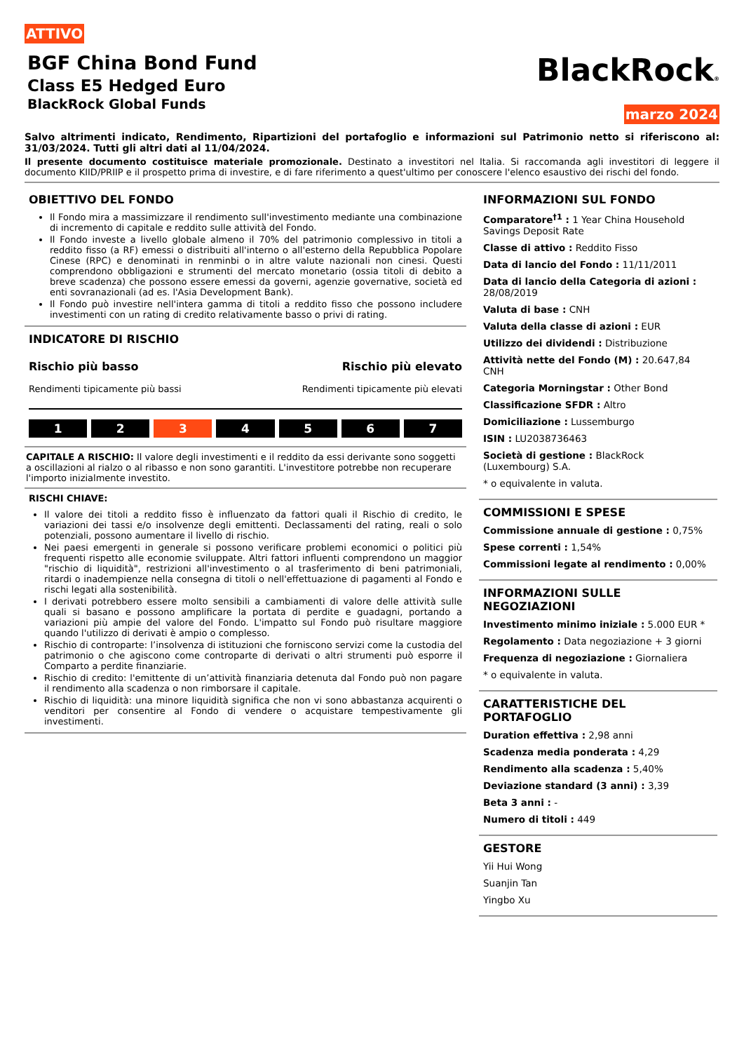ATTIVO
BGF China Bond Fund
Class E5 Hedged Euro
BlackRock Global Funds
BlackRock®
marzo 2024
Salvo altrimenti indicato, Rendimento, Ripartizioni del portafoglio e informazioni sul Patrimonio netto si riferiscono al: 31/03/2024. Tutti gli altri dati al 11/04/2024.
Il presente documento costituisce materiale promozionale. Destinato a investitori nel Italia. Si raccomanda agli investitori di leggere il documento KIID/PRIIP e il prospetto prima di investire, e di fare riferimento a quest'ultimo per conoscere l'elenco esaustivo dei rischi del fondo.
OBIETTIVO DEL FONDO
Il Fondo mira a massimizzare il rendimento sull'investimento mediante una combinazione di incremento di capitale e reddito sulle attività del Fondo.
Il Fondo investe a livello globale almeno il 70% del patrimonio complessivo in titoli a reddito fisso (a RF) emessi o distribuiti all'interno o all'esterno della Repubblica Popolare Cinese (RPC) e denominati in renminbi o in altre valute nazionali non cinesi. Questi comprendono obbligazioni e strumenti del mercato monetario (ossia titoli di debito a breve scadenza) che possono essere emessi da governi, agenzie governative, società ed enti sovranazionali (ad es. l'Asia Development Bank).
Il Fondo può investire nell'intera gamma di titoli a reddito fisso che possono includere investimenti con un rating di credito relativamente basso o privi di rating.
INDICATORE DI RISCHIO
Rischio più basso
Rendimenti tipicamente più bassi
Rischio più elevato
Rendimenti tipicamente più elevati
1 2 3 4 5 6 7
CAPITALE A RISCHIO: Il valore degli investimenti e il reddito da essi derivante sono soggetti a oscillazioni al rialzo o al ribasso e non sono garantiti. L'investitore potrebbe non recuperare l'importo inizialmente investito.
RISCHI CHIAVE:
Il valore dei titoli a reddito fisso è influenzato da fattori quali il Rischio di credito, le variazioni dei tassi e/o insolvenze degli emittenti. Declassamenti del rating, reali o solo potenziali, possono aumentare il livello di rischio.
Nei paesi emergenti in generale si possono verificare problemi economici o politici più frequenti rispetto alle economie sviluppate. Altri fattori influenti comprendono un maggior "rischio di liquidità", restrizioni all'investimento o al trasferimento di beni patrimoniali, ritardi o inadempienze nella consegna di titoli o nell'effettuazione di pagamenti al Fondo e rischi legati alla sostenibilità.
I derivati potrebbero essere molto sensibili a cambiamenti di valore delle attività sulle quali si basano e possono amplificare la portata di perdite e guadagni, portando a variazioni più ampie del valore del Fondo. L'impatto sul Fondo può risultare maggiore quando l'utilizzo di derivati è ampio o complesso.
Rischio di controparte: l’insolvenza di istituzioni che forniscono servizi come la custodia del patrimonio o che agiscono come controparte di derivati o altri strumenti può esporre il Comparto a perdite finanziarie.
Rischio di credito: l'emittente di un’attività finanziaria detenuta dal Fondo può non pagare il rendimento alla scadenza o non rimborsare il capitale.
Rischio di liquidità: una minore liquidità significa che non vi sono abbastanza acquirenti o venditori per consentire al Fondo di vendere o acquistare tempestivamente gli investimenti.
INFORMAZIONI SUL FONDO
Comparatore<sup>†1</sup> : 1 Year China Household Savings Deposit Rate
Classe di attivo : Reddito Fisso
Data di lancio del Fondo : 11/11/2011
Data di lancio della Categoria di azioni : 28/08/2019
Valuta di base : CNH
Valuta della classe di azioni : EUR
Utilizzo dei dividendi : Distribuzione
Attività nette del Fondo (M) : 20.647,84 CNH
Categoria Morningstar : Other Bond
Classificazione SFDR : Altro
Domiciliazione : Lussemburgo
ISIN : LU2038736463
Società di gestione : BlackRock (Luxembourg) S.A.
* o equivalente in valuta.
COMMISSIONI E SPESE
Commissione annuale di gestione : 0,75%
Spese correnti : 1,54%
Commissioni legate al rendimento : 0,00%
INFORMAZIONI SULLE NEGOZIAZIONI
Investimento minimo iniziale : 5.000 EUR *
Regolamento : Data negoziazione + 3 giorni
Frequenza di negoziazione : Giornaliera
* o equivalente in valuta.
CARATTERISTICHE DEL PORTAFOGLIO
Duration effettiva : 2,98 anni
Scadenza media ponderata : 4,29
Rendimento alla scadenza : 5,40%
Deviazione standard (3 anni) : 3,39
Beta 3 anni : -
Numero di titoli : 449
GESTORE
Yii Hui Wong
Suanjin Tan
Yingbo Xu